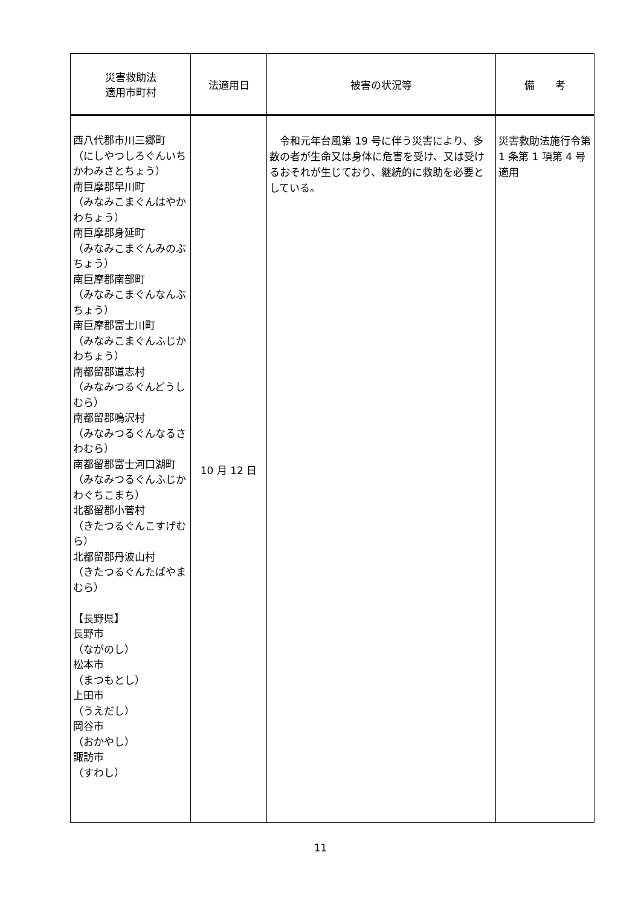| 災害救助法 適用市町村 | 法適用日 | 被害の状況等 | 備 考 |
| --- | --- | --- | --- |
| 西八代郡市川三郷町 （にしやつしろぐんいちかわみさとちょう） 南巨摩郡早川町 （みなみこまぐんはやかわちょう） 南巨摩郡身延町 （みなみこまぐんみのぶちょう） 南巨摩郡南部町 （みなみこまぐんなんぶちょう） 南巨摩郡富士川町 （みなみこまぐんふじかわちょう） 南都留郡道志村 （みなみつるぐんどうしむら） 南都留郡鳴沢村 （みなみつるぐんなるさわむら） 南都留郡富士河口湖町 （みなみつるぐんふじかわぐちこまち） 北都留郡小菅村 （きたつるぐんこすげむら） 北都留郡丹波山村 （きたつるぐんたばやまむら） 【長野県】 長野市 （ながのし） 松本市 （まつもとし） 上田市 （うえだし） 岡谷市 （おかやし） 諏訪市 （すわし） | 10 月 12 日 | 令和元年台風第 19 号に伴う災害により、多数の者が生命又は身体に危害を受け、又は受けるおそれが生じており、継続的に救助を必要としている。 | 災害救助法施行令第 1 条第 1 項第 4 号適用 |
11